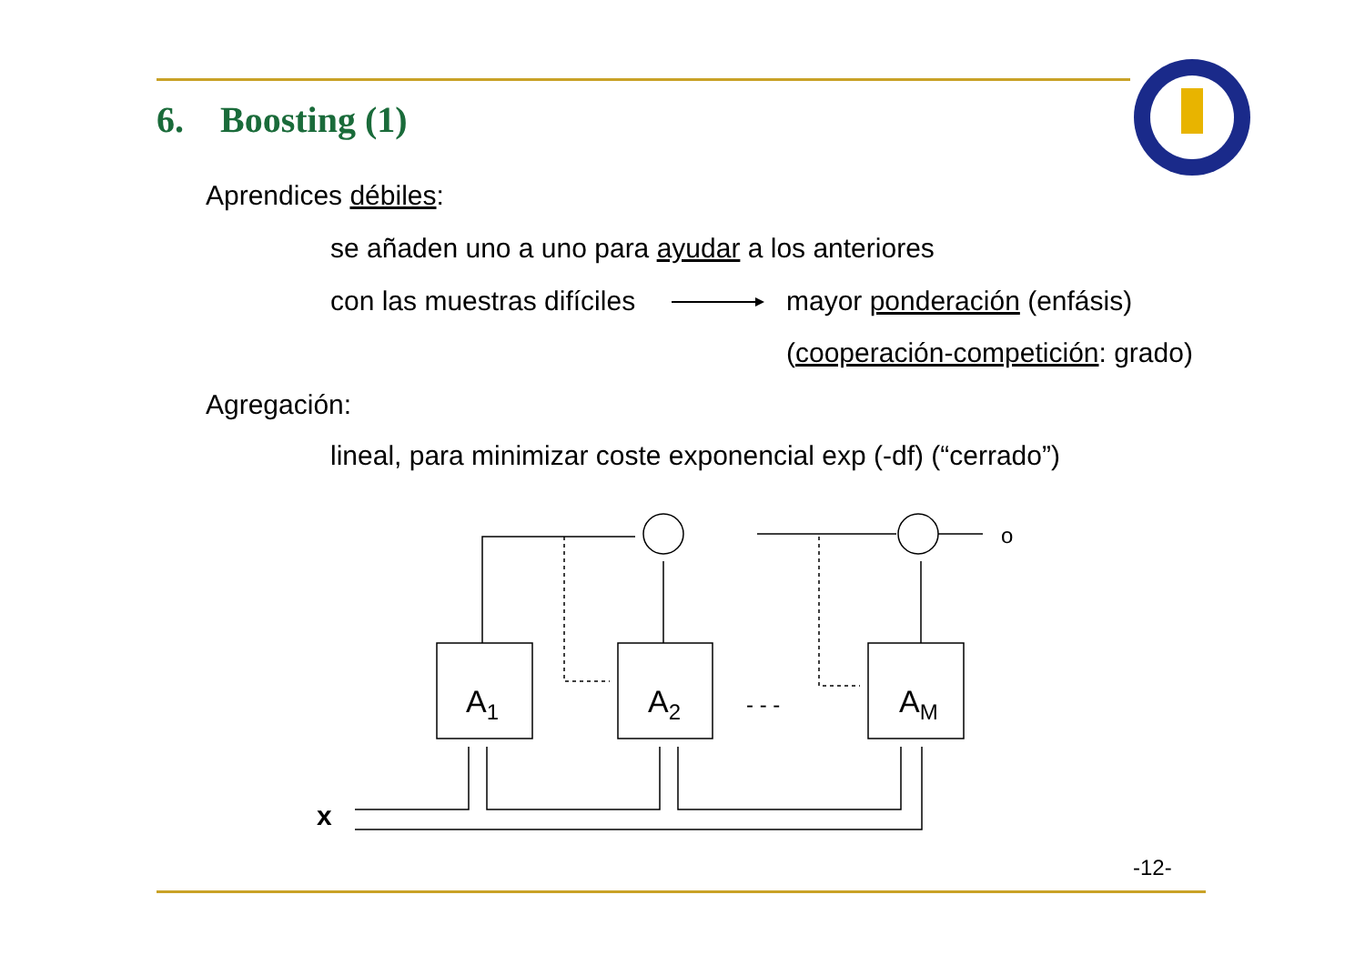6. Boosting (1)
Aprendices débiles:
se añaden uno a uno para ayudar a los anteriores
con las muestras difíciles mayor ponderación (enfásis)
(cooperación-competición: grado)
Agregación:
lineal, para minimizar coste exponencial exp (-df) (“cerrado”)
A1
A2
AM
o
x
- - -
-12-